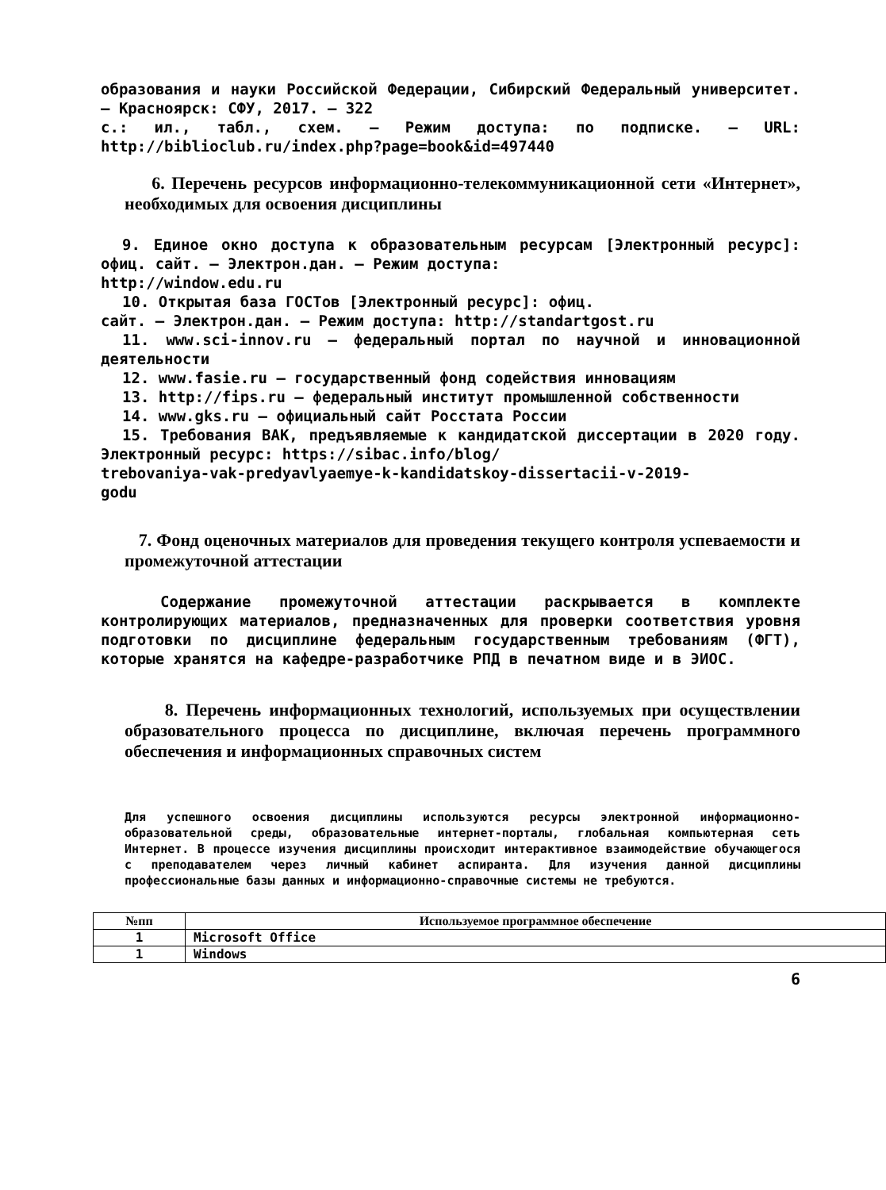образования и науки Российской Федерации, Сибирский Федеральный университет. – Красноярск: СФУ, 2017. – 322
с.: ил., табл., схем. – Режим доступа: по подписке. – URL: http://biblioclub.ru/index.php?page=book&id=497440
6. Перечень ресурсов информационно-телекоммуникационной сети «Интернет», необходимых для освоения дисциплины
9. Единое окно доступа к образовательным ресурсам [Электронный ресурс]: офиц. сайт. – Электрон.дан. – Режим доступа:
http://window.edu.ru
10. Открытая база ГОСТов [Электронный ресурс]: офиц.
сайт. – Электрон.дан. – Режим доступа: http://standartgost.ru
11. www.sci-innov.ru – федеральный портал по научной и инновационной деятельности
12. www.fasie.ru – государственный фонд содействия инновациям
13. http://fips.ru – федеральный институт промышленной собственности
14. www.gks.ru – официальный сайт Росстата России
15. Требования ВАК, предъявляемые к кандидатской диссертации в 2020 году. Электронный ресурс: https://sibac.info/blog/
trebovaniya-vak-predyavlyaemye-k-kandidatskoy-dissertacii-v-2019-
godu
7. Фонд оценочных материалов для проведения текущего контроля успеваемости и промежуточной аттестации
Содержание промежуточной аттестации раскрывается в комплекте контролирующих материалов, предназначенных для проверки соответствия уровня подготовки по дисциплине федеральным государственным требованиям (ФГТ), которые хранятся на кафедре-разработчике РПД в печатном виде и в ЭИОС.
8. Перечень информационных технологий, используемых при осуществлении образовательного процесса по дисциплине, включая перечень программного обеспечения и информационных справочных систем
Для успешного освоения дисциплины используются ресурсы электронной информационно-образовательной среды, образовательные интернет-порталы, глобальная компьютерная сеть Интернет. В процессе изучения дисциплины происходит интерактивное взаимодействие обучающегося с преподавателем через личный кабинет аспиранта. Для изучения данной дисциплины профессиональные базы данных и информационно-справочные системы не требуются.
| №пп | Используемое программное обеспечение |
| --- | --- |
| 1 | Microsoft Office |
| 1 | Windows |
6